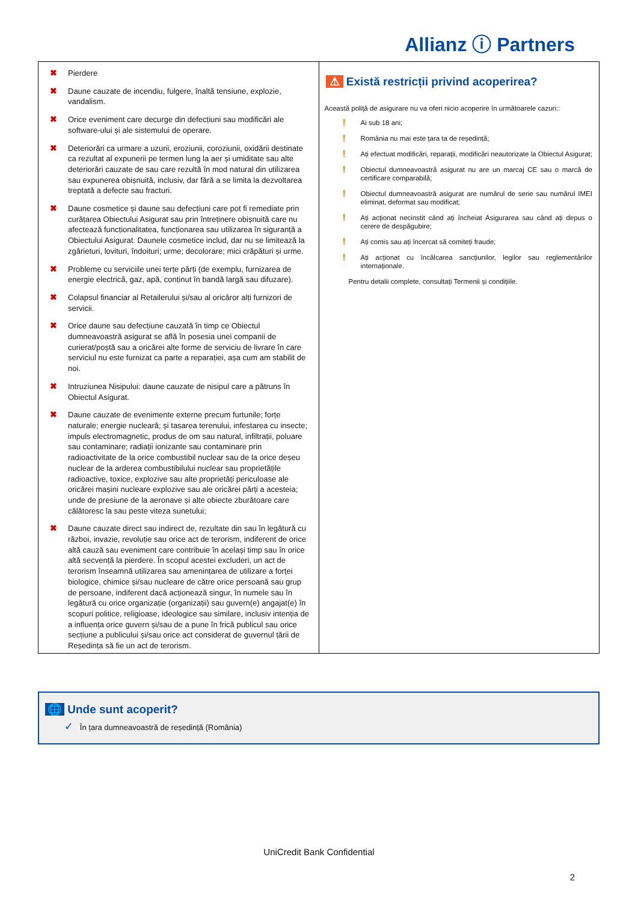Allianz ⓘ Partners
| ✖ Pierdere ✖ Daune cauzate de incendiu, fulgere, înaltă tensiune, explozie, vandalism. ✖ Orice eveniment care decurge din defecțiuni sau modificări ale software-ului și ale sistemului de operare. ✖ Deteriorări ca urmare a uzurii, eroziunii, coroziunii, oxidării destinate ca rezultat al expunerii pe termen lung la aer și umiditate sau alte deteriorări cauzate de sau care rezultă în mod natural din utilizarea sau expunerea obișnuită, inclusiv, dar fără a se limita la dezvoltarea treptată a defecte sau fracturi. ✖ Daune cosmetice și daune sau defecțiuni care pot fi remediate prin curățarea Obiectului Asigurat sau prin întreținere obișnuită care nu afectează funcționalitatea, funcționarea sau utilizarea în siguranță a Obiectului Asigurat. Daunele cosmetice includ, dar nu se limitează la zgârieturi, lovituri, îndoituri; urme; decolorare; mici crăpături și urme. ✖ Probleme cu serviciile unei terțe părți (de exemplu, furnizarea de energie electrică, gaz, apă, conținut în bandă largă sau difuzare). ✖ Colapsul financiar al Retailerului și/sau al oricăror alți furnizori de servicii. ✖ Orice daune sau defecțiune cauzată în timp ce Obiectul dumneavoastră asigurat se află în posesia unei companii de curierat/poștă sau a oricărei alte forme de serviciu de livrare în care serviciul nu este furnizat ca parte a reparației, așa cum am stabilit de noi. ✖ Intruziunea Nisipului: daune cauzate de nisipul care a pătruns în Obiectul Asigurat. ✖ Daune cauzate de evenimente externe precum furtunile; forțe naturale; energie nucleară; și tasarea terenului, infestarea cu insecte; impuls electromagnetic, produs de om sau natural, infiltrații, poluare sau contaminare; radiații ionizante sau contaminare prin radioactivitate de la orice combustibil nuclear sau de la orice deșeu nuclear de la arderea combustibilului nuclear sau proprietățile radioactive, toxice, explozive sau alte proprietăți periculoase ale oricărei mașini nucleare explozive sau ale oricărei părți a acesteia; unde de presiune de la aeronave și alte obiecte zburătoare care călătoresc la sau peste viteza sunetului; ✖ Daune cauzate direct sau indirect de, rezultate din sau în legătură cu război, invazie, revoluție sau orice act de terorism, indiferent de orice altă cauză sau eveniment care contribuie în același timp sau în orice altă secvență la pierdere. În scopul acestei excluderi, un act de terorism înseamnă utilizarea sau amenințarea de utilizare a forței biologice, chimice și/sau nucleare de către orice persoană sau grup de persoane, indiferent dacă acționează singur, în numele sau în legătură cu orice organizație (organizații) sau guvern(e) angajat(e) în scopuri politice, religioase, ideologice sau similare, inclusiv intenția de a influența orice guvern și/sau de a pune în frică publicul sau orice secțiune a publicului și/sau orice act considerat de guvernul țării de Reședința să fie un act de terorism. | ⚠ Există restricții privind acoperirea? Această poliță de asigurare nu va oferi nicio acoperire în următoarele cazuri:: ! Ai sub 18 ani; ! România nu mai este țara ta de reședință; ! Ați efectuat modificări, reparații, modificări neautorizate la Obiectul Asigurat; ! Obiectul dumneavoastră asigurat nu are un marcaj CE sau o marcă de certificare comparabilă; ! Obiectul dumneavoastră asigurat are numărul de serie sau numărul IMEI eliminat, deformat sau modificat; ! Ați acționat necinstit când ați încheiat Asigurarea sau când ați depus o cerere de despăgubire; ! Ați comis sau ați încercat să comiteți fraude; ! Ați acționat cu încălcarea sancțiunilor, legilor sau reglementărilor internaționale. Pentru detalii complete, consultați Termenii și condițiile. |
🌐 Unde sunt acoperit?
✓ În țara dumneavoastră de reședință (România)
UniCredit Bank Confidential
2